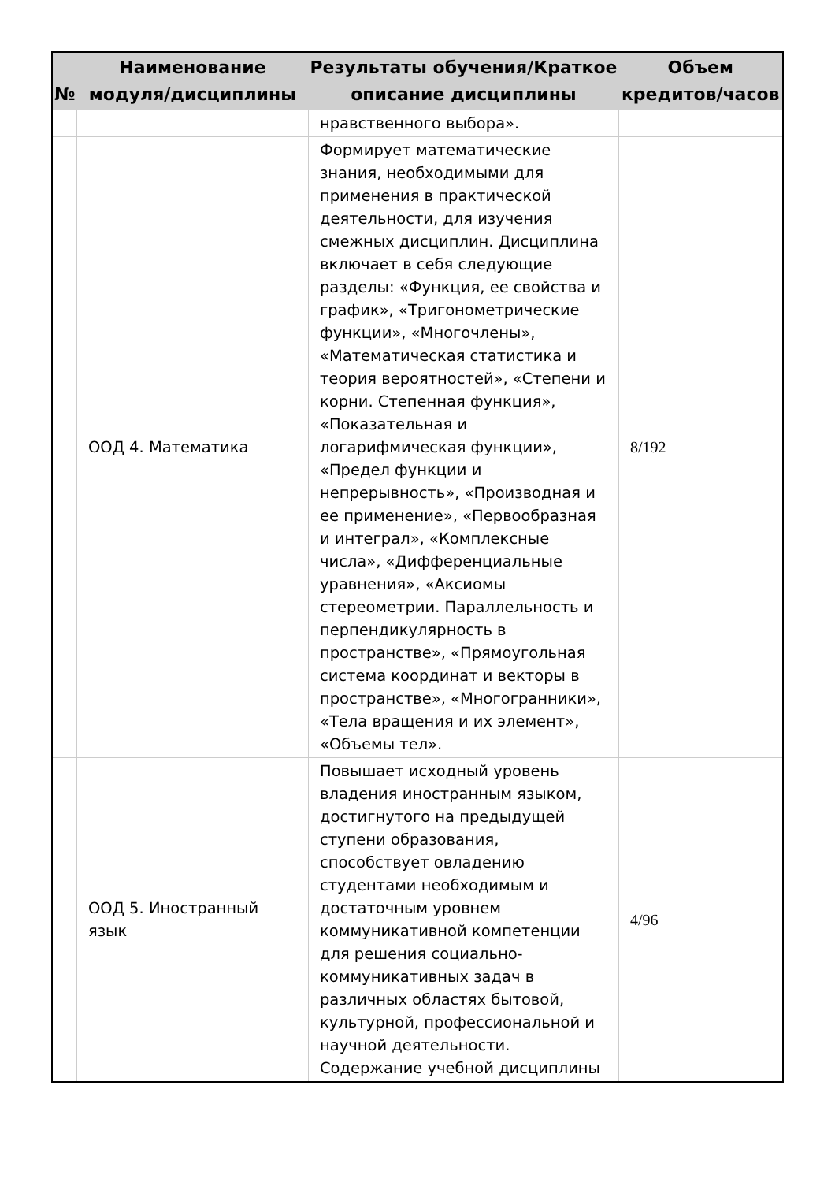| № | Наименование модуля/дисциплины | Результаты обучения/Краткое описание дисциплины | Объем кредитов/часов |
| --- | --- | --- | --- |
| | | нравственного выбора». | |
| | ООД 4. Математика | Формирует математические знания, необходимыми для применения в практической деятельности, для изучения смежных дисциплин. Дисциплина включает в себя следующие разделы: «Функция, ее свойства и график», «Тригонометрические функции», «Многочлены», «Математическая статистика и теория вероятностей», «Степени и корни. Степенная функция», «Показательная и логарифмическая функции», «Предел функции и непрерывность», «Производная и ее применение», «Первообразная и интеграл», «Комплексные числа», «Дифференциальные уравнения», «Аксиомы стереометрии. Параллельность и перпендикулярность в пространстве», «Прямоугольная система координат и векторы в пространстве», «Многогранники», «Тела вращения и их элемент», «Объемы тел». | 8/192 |
| | ООД 5. Иностранный язык | Повышает исходный уровень владения иностранным языком, достигнутого на предыдущей ступени образования, способствует овладению студентами необходимым и достаточным уровнем коммуникативной компетенции для решения социально-коммуникативных задач в различных областях бытовой, культурной, профессиональной и научной деятельности. Содержание учебной дисциплины | 4/96 |